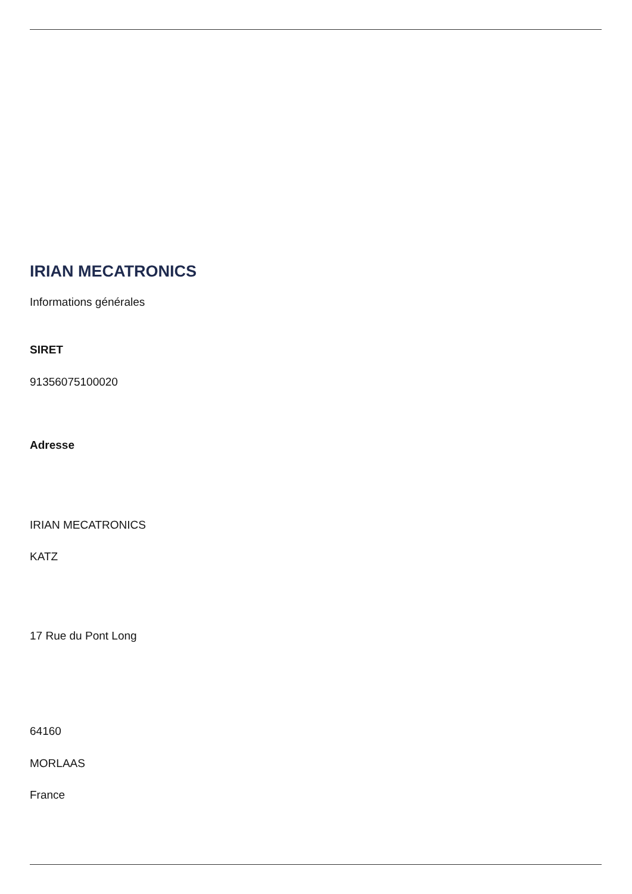IRIAN MECATRONICS
Informations générales
SIRET
91356075100020
Adresse
IRIAN MECATRONICS
KATZ
17 Rue du Pont Long
64160
MORLAAS
France